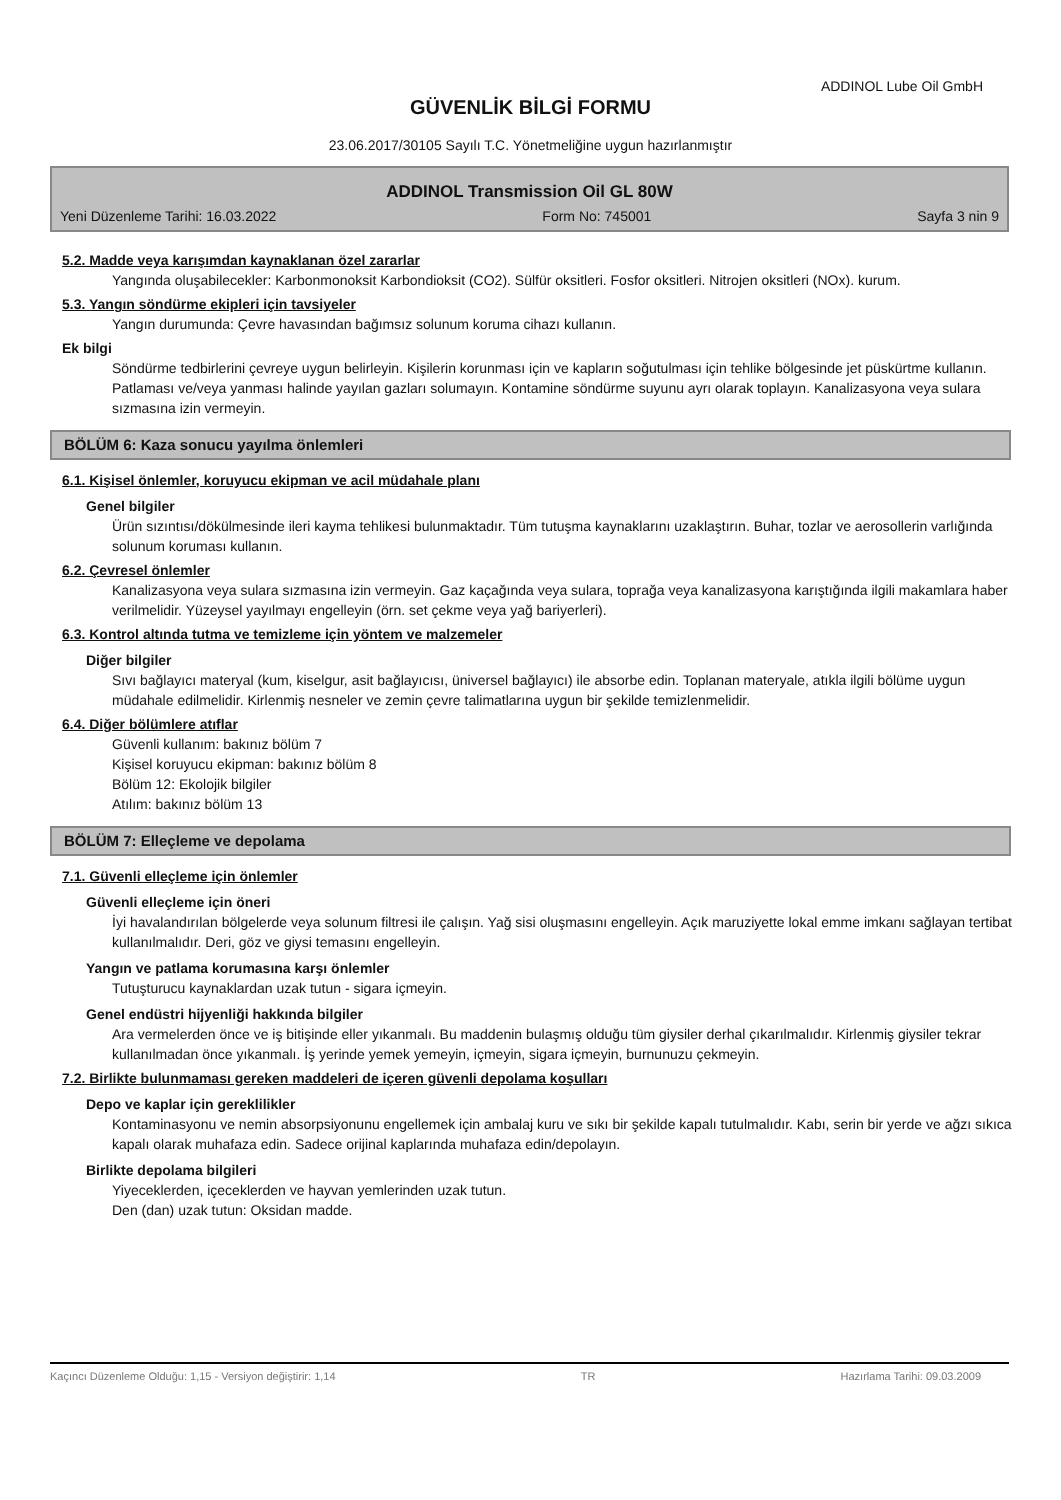ADDINOL Lube Oil GmbH
GÜVENLİK BİLGİ FORMU
23.06.2017/30105 Sayılı T.C. Yönetmeliğine uygun hazırlanmıştır
ADDINOL Transmission Oil GL 80W
Yeni Düzenleme Tarihi: 16.03.2022 Form No: 745001 Sayfa 3 nin 9
5.2. Madde veya karışımdan kaynaklanan özel zararlar
Yangında oluşabilecekler: Karbonmonoksit Karbondioksit (CO2). Sülfür oksitleri. Fosfor oksitleri. Nitrojen oksitleri (NOx). kurum.
5.3. Yangın söndürme ekipleri için tavsiyeler
Yangın durumunda: Çevre havasından bağımsız solunum koruma cihazı kullanın.
Ek bilgi
Söndürme tedbirlerini çevreye uygun belirleyin. Kişilerin korunması için ve kapların soğutulması için tehlike bölgesinde jet püskürtme kullanın. Patlaması ve/veya yanması halinde yayılan gazları solumayın. Kontamine söndürme suyunu ayrı olarak toplayın. Kanalizasyona veya sulara sızmasına izin vermeyin.
BÖLÜM 6: Kaza sonucu yayılma önlemleri
6.1. Kişisel önlemler, koruyucu ekipman ve acil müdahale planı
Genel bilgiler
Ürün sızıntısı/dökülmesinde ileri kayma tehlikesi bulunmaktadır. Tüm tutuşma kaynaklarını uzaklaştırın. Buhar, tozlar ve aerosollerin varlığında solunum koruması kullanın.
6.2. Çevresel önlemler
Kanalizasyona veya sulara sızmasına izin vermeyin. Gaz kaçağında veya sulara, toprağa veya kanalizasyona karıştığında ilgili makamlara haber verilmelidir. Yüzeysel yayılmayı engelleyin (örn. set çekme veya yağ bariyerleri).
6.3. Kontrol altında tutma ve temizleme için yöntem ve malzemeler
Diğer bilgiler
Sıvı bağlayıcı materyal (kum, kiselgur, asit bağlayıcısı, üniversel bağlayıcı) ile absorbe edin. Toplanan materyale, atıkla ilgili bölüme uygun müdahale edilmelidir. Kirlenmiş nesneler ve zemin çevre talimatlarına uygun bir şekilde temizlenmelidir.
6.4. Diğer bölümlere atıflar
Güvenli kullanım: bakınız bölüm 7
Kişisel koruyucu ekipman: bakınız bölüm 8
Bölüm 12: Ekolojik bilgiler
Atılım: bakınız bölüm 13
BÖLÜM 7: Elleçleme ve depolama
7.1. Güvenli elleçleme için önlemler
Güvenli elleçleme için öneri
İyi havalandırılan bölgelerde veya solunum filtresi ile çalışın. Yağ sisi oluşmasını engelleyin. Açık maruziyette lokal emme imkanı sağlayan tertibat kullanılmalıdır. Deri, göz ve giysi temasını engelleyin.
Yangın ve patlama korumasına karşı önlemler
Tutuşturucu kaynaklardan uzak tutun - sigara içmeyin.
Genel endüstri hijyenliği hakkında bilgiler
Ara vermelerden önce ve iş bitişinde eller yıkanmalı. Bu maddenin bulaşmış olduğu tüm giysiler derhal çıkarılmalıdır. Kirlenmiş giysiler tekrar kullanılmadan önce yıkanmalı. İş yerinde yemek yemeyin, içmeyin, sigara içmeyin, burnunuzu çekmeyin.
7.2. Birlikte bulunmaması gereken maddeleri de içeren güvenli depolama koşulları
Depo ve kaplar için gereklilikler
Kontaminasyonu ve nemin absorpsiyonunu engellemek için ambalaj kuru ve sıkı bir şekilde kapalı tutulmalıdır. Kabı, serin bir yerde ve ağzı sıkıca kapalı olarak muhafaza edin. Sadece orijinal kaplarında muhafaza edin/depolayın.
Birlikte depolama bilgileri
Yiyeceklerden, içeceklerden ve hayvan yemlerinden uzak tutun.
Den (dan) uzak tutun: Oksidan madde.
Kaçıncı Düzenleme Olduğu: 1,15 - Versiyon değiştirir: 1,14 TR Hazırlama Tarihi: 09.03.2009